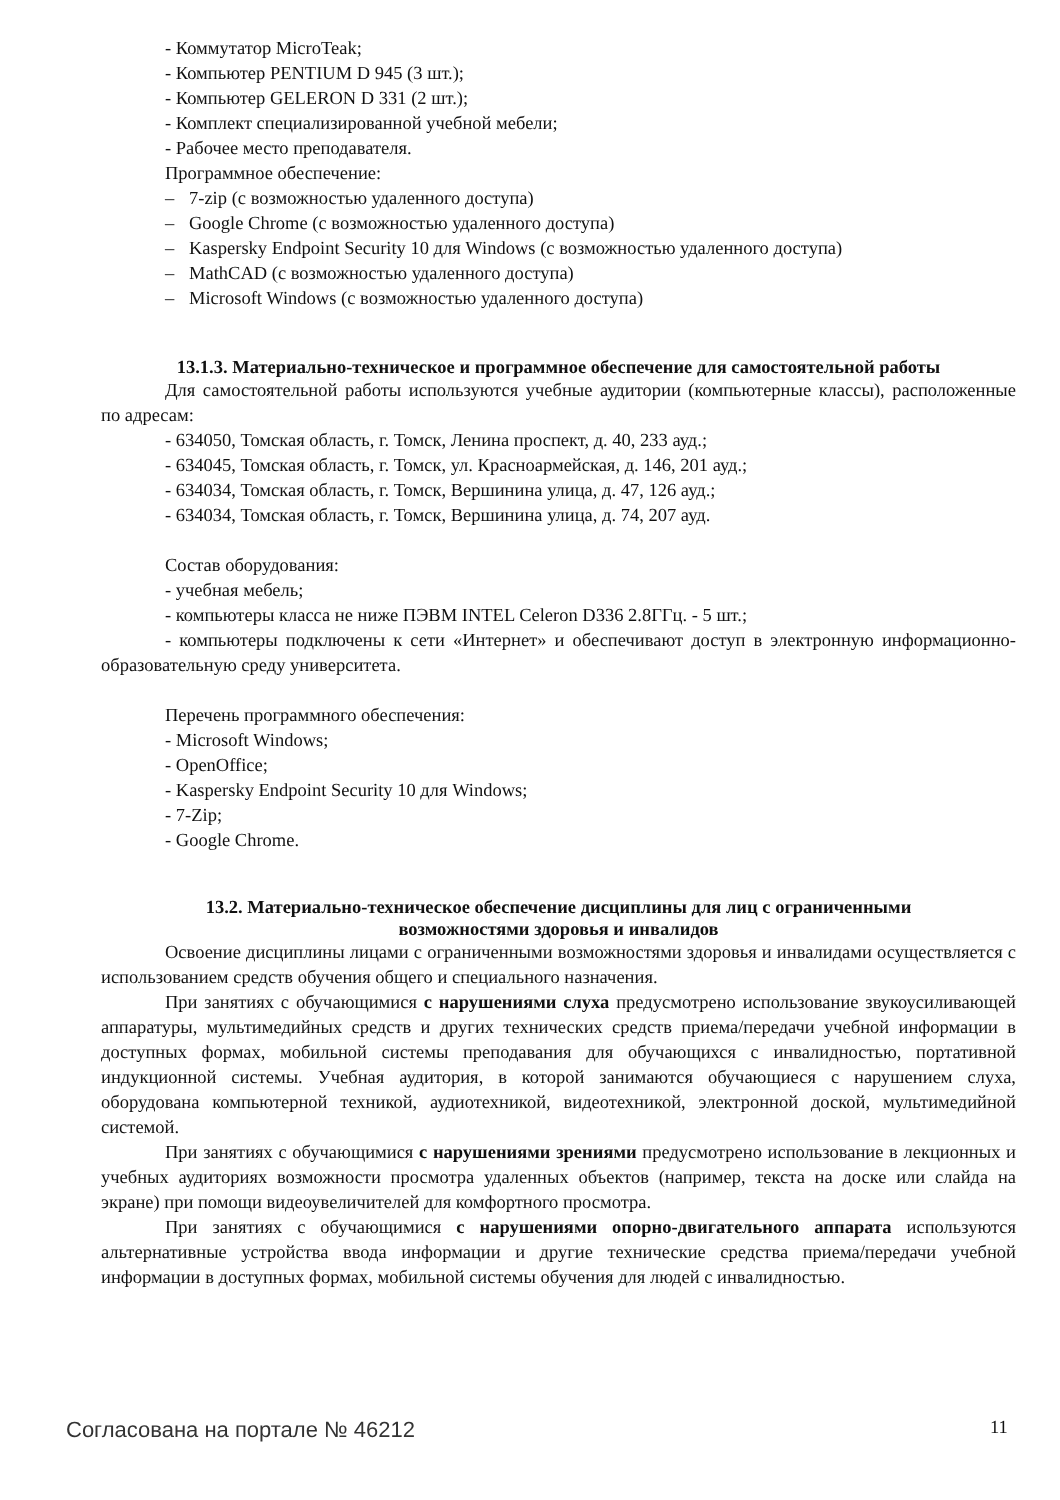- Коммутатор MicroTeak;
- Компьютер PENTIUM D 945 (3 шт.);
- Компьютер GELERON D 331 (2 шт.);
- Комплект специализированной учебной мебели;
- Рабочее место преподавателя.
Программное обеспечение:
– 7-zip (с возможностью удаленного доступа)
– Google Chrome (с возможностью удаленного доступа)
– Kaspersky Endpoint Security 10 для Windows (с возможностью удаленного доступа)
– MathCAD (с возможностью удаленного доступа)
– Microsoft Windows (с возможностью удаленного доступа)
13.1.3. Материально-техническое и программное обеспечение для самостоятельной работы
Для самостоятельной работы используются учебные аудитории (компьютерные классы), расположенные по адресам:
- 634050, Томская область, г. Томск, Ленина проспект, д. 40, 233 ауд.;
- 634045, Томская область, г. Томск, ул. Красноармейская, д. 146, 201 ауд.;
- 634034, Томская область, г. Томск, Вершинина улица, д. 47, 126 ауд.;
- 634034, Томская область, г. Томск, Вершинина улица, д. 74, 207 ауд.
Состав оборудования:
- учебная мебель;
- компьютеры класса не ниже ПЭВМ INTEL Celeron D336 2.8ГГц. - 5 шт.;
- компьютеры подключены к сети «Интернет» и обеспечивают доступ в электронную информационно-образовательную среду университета.
Перечень программного обеспечения:
- Microsoft Windows;
- OpenOffice;
- Kaspersky Endpoint Security 10 для Windows;
- 7-Zip;
- Google Chrome.
13.2. Материально-техническое обеспечение дисциплины для лиц с ограниченными
возможностями здоровья и инвалидов
Освоение дисциплины лицами с ограниченными возможностями здоровья и инвалидами осуществляется с использованием средств обучения общего и специального назначения.
При занятиях с обучающимися с нарушениями слуха предусмотрено использование звукоусиливающей аппаратуры, мультимедийных средств и других технических средств приема/передачи учебной информации в доступных формах, мобильной системы преподавания для обучающихся с инвалидностью, портативной индукционной системы. Учебная аудитория, в которой занимаются обучающиеся с нарушением слуха, оборудована компьютерной техникой, аудиотехникой, видеотехникой, электронной доской, мультимедийной системой.
При занятиях с обучающимися с нарушениями зрениями предусмотрено использование в лекционных и учебных аудиториях возможности просмотра удаленных объектов (например, текста на доске или слайда на экране) при помощи видеоувеличителей для комфортного просмотра.
При занятиях с обучающимися с нарушениями опорно-двигательного аппарата используются альтернативные устройства ввода информации и другие технические средства приема/передачи учебной информации в доступных формах, мобильной системы обучения для людей с инвалидностью.
Согласована на портале № 46212 11